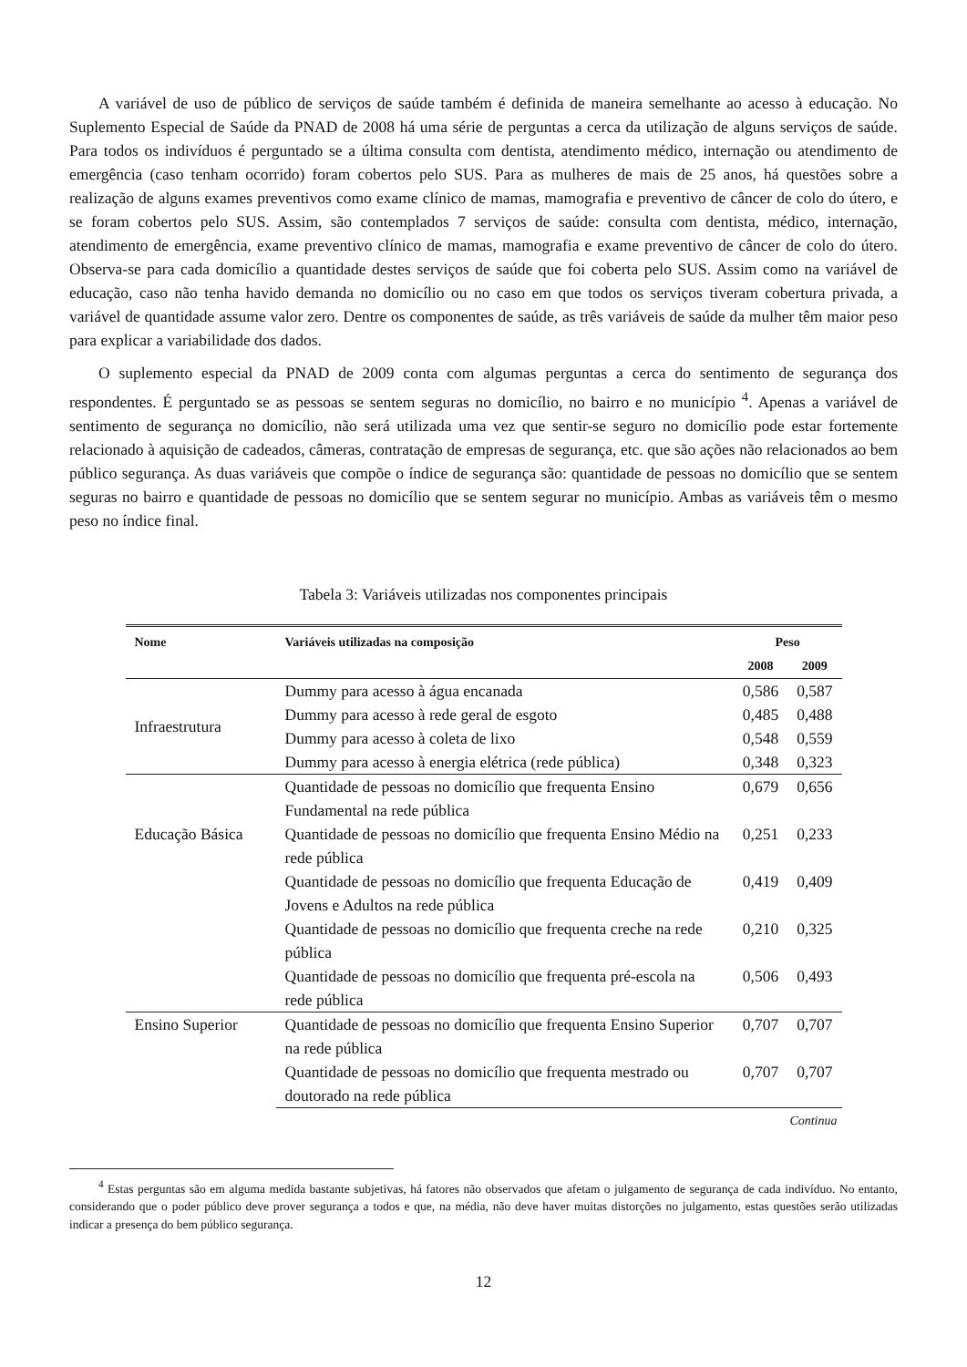A variável de uso de público de serviços de saúde também é definida de maneira semelhante ao acesso à educação. No Suplemento Especial de Saúde da PNAD de 2008 há uma série de perguntas a cerca da utilização de alguns serviços de saúde. Para todos os indivíduos é perguntado se a última consulta com dentista, atendimento médico, internação ou atendimento de emergência (caso tenham ocorrido) foram cobertos pelo SUS. Para as mulheres de mais de 25 anos, há questões sobre a realização de alguns exames preventivos como exame clínico de mamas, mamografia e preventivo de câncer de colo do útero, e se foram cobertos pelo SUS. Assim, são contemplados 7 serviços de saúde: consulta com dentista, médico, internação, atendimento de emergência, exame preventivo clínico de mamas, mamografia e exame preventivo de câncer de colo do útero. Observa-se para cada domicílio a quantidade destes serviços de saúde que foi coberta pelo SUS. Assim como na variável de educação, caso não tenha havido demanda no domicílio ou no caso em que todos os serviços tiveram cobertura privada, a variável de quantidade assume valor zero. Dentre os componentes de saúde, as três variáveis de saúde da mulher têm maior peso para explicar a variabilidade dos dados.
O suplemento especial da PNAD de 2009 conta com algumas perguntas a cerca do sentimento de segurança dos respondentes. É perguntado se as pessoas se sentem seguras no domicílio, no bairro e no município <sup>4</sup>. Apenas a variável de sentimento de segurança no domicílio, não será utilizada uma vez que sentir-se seguro no domicílio pode estar fortemente relacionado à aquisição de cadeados, câmeras, contratação de empresas de segurança, etc. que são ações não relacionados ao bem público segurança. As duas variáveis que compõe o índice de segurança são: quantidade de pessoas no domicílio que se sentem seguras no bairro e quantidade de pessoas no domicílio que se sentem segurar no município. Ambas as variáveis têm o mesmo peso no índice final.
Tabela 3: Variáveis utilizadas nos componentes principais
| Nome | Variáveis utilizadas na composição | Peso | |
| --- | --- | --- | --- |
| | | 2008 | 2009 |
| Infraestrutura | Dummy para acesso à água encanada | 0,586 | 0,587 |
| | Dummy para acesso à rede geral de esgoto | 0,485 | 0,488 |
| | Dummy para acesso à coleta de lixo | 0,548 | 0,559 |
| | Dummy para acesso à energia elétrica (rede pública) | 0,348 | 0,323 |
| Educação Básica | Quantidade de pessoas no domicílio que frequenta Ensino Fundamental na rede pública | 0,679 | 0,656 |
| | Quantidade de pessoas no domicílio que frequenta Ensino Médio na rede pública | 0,251 | 0,233 |
| | Quantidade de pessoas no domicílio que frequenta Educação de Jovens e Adultos na rede pública | 0,419 | 0,409 |
| | Quantidade de pessoas no domicílio que frequenta creche na rede pública | 0,210 | 0,325 |
| | Quantidade de pessoas no domicílio que frequenta pré-escola na rede pública | 0,506 | 0,493 |
| Ensino Superior | Quantidade de pessoas no domicílio que frequenta Ensino Superior na rede pública | 0,707 | 0,707 |
| | Quantidade de pessoas no domicílio que frequenta mestrado ou doutorado na rede pública | 0,707 | 0,707 |
Continua
<sup>4</sup> Estas perguntas são em alguma medida bastante subjetivas, há fatores não observados que afetam o julgamento de segurança de cada indivíduo. No entanto, considerando que o poder público deve prover segurança a todos e que, na média, não deve haver muitas distorções no julgamento, estas questões serão utilizadas indicar a presença do bem público segurança.
12